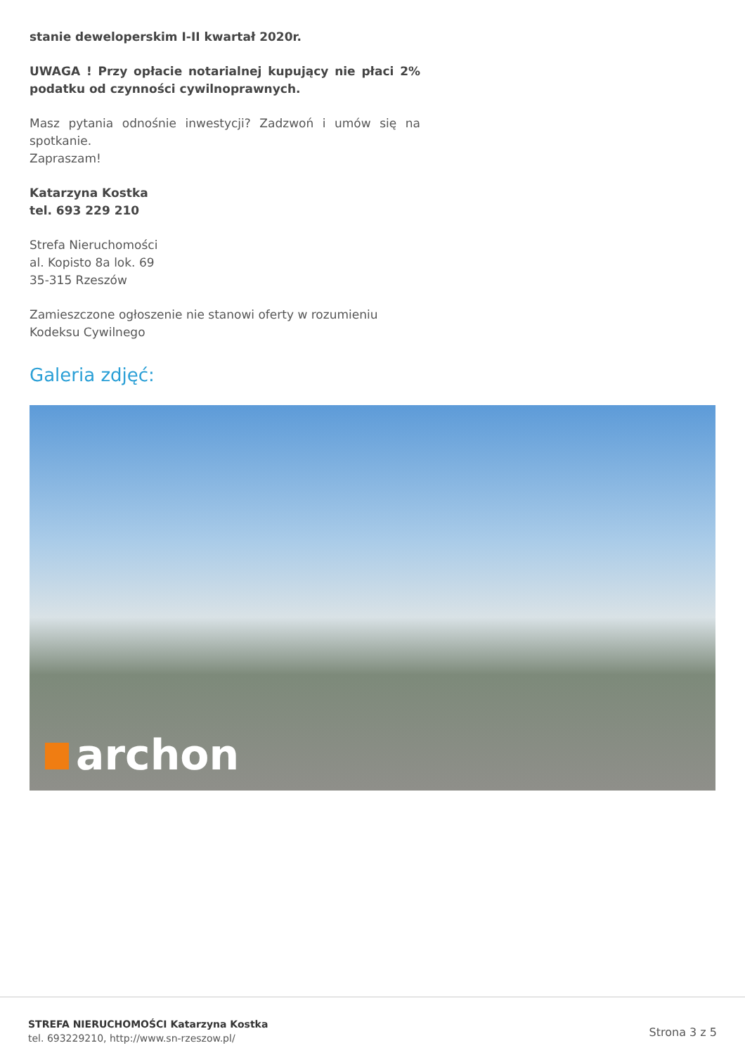stanie deweloperskim I-II kwartał 2020r.
UWAGA ! Przy opłacie notarialnej kupujący nie płaci 2% podatku od czynności cywilnoprawnych.
Masz pytania odnośnie inwestycji? Zadzwoń i umów się na spotkanie.
Zapraszam!
Katarzyna Kostka
tel. 693 229 210
Strefa Nieruchomości
al. Kopisto 8a lok. 69
35-315 Rzeszów
Zamieszczone ogłoszenie nie stanowi oferty w rozumieniu Kodeksu Cywilnego
Galeria zdjęć:
archon
STREFA NIERUCHOMOŚCI Katarzyna Kostka
tel. 693229210, http://www.sn-rzeszow.pl/
Strona 3 z 5